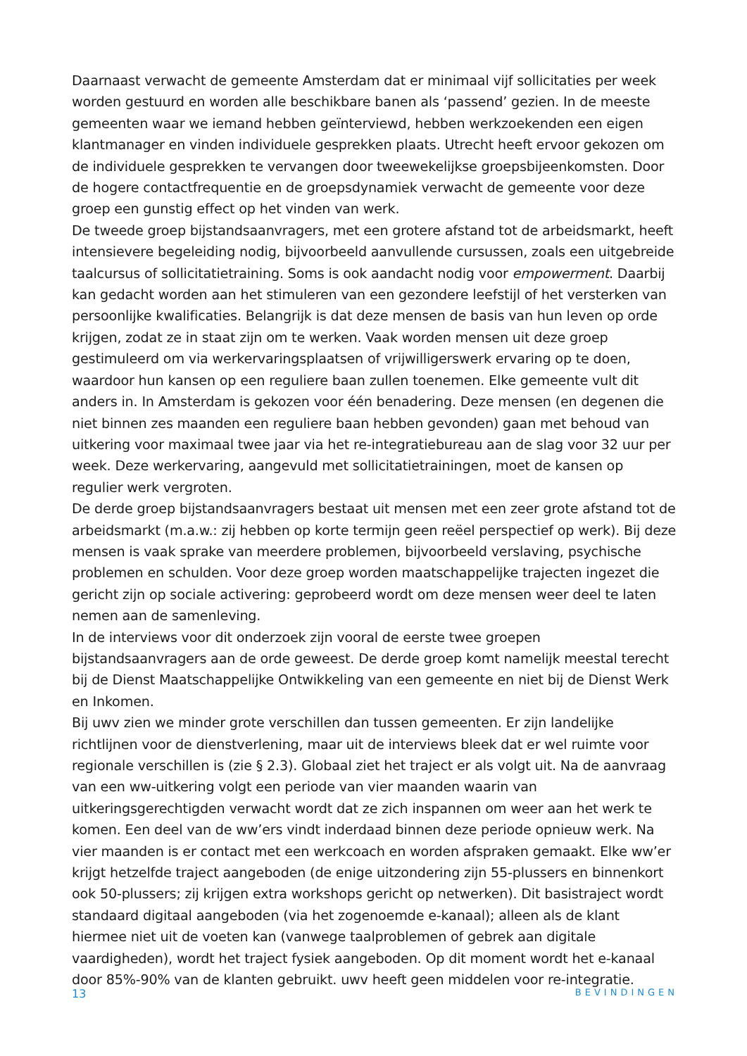Daarnaast verwacht de gemeente Amsterdam dat er minimaal vijf sollicitaties per week worden gestuurd en worden alle beschikbare banen als ‘passend’ gezien. In de meeste gemeenten waar we iemand hebben geïnterviewd, hebben werkzoekenden een eigen klantmanager en vinden individuele gesprekken plaats. Utrecht heeft ervoor gekozen om de individuele gesprekken te vervangen door tweewekelijkse groepsbijeenkomsten. Door de hogere contactfrequentie en de groepsdynamiek verwacht de gemeente voor deze groep een gunstig effect op het vinden van werk.
De tweede groep bijstandsaanvragers, met een grotere afstand tot de arbeidsmarkt, heeft intensievere begeleiding nodig, bijvoorbeeld aanvullende cursussen, zoals een uitgebreide taalcursus of sollicitatietraining. Soms is ook aandacht nodig voor empowerment. Daarbij kan gedacht worden aan het stimuleren van een gezondere leefstijl of het versterken van persoonlijke kwalificaties. Belangrijk is dat deze mensen de basis van hun leven op orde krijgen, zodat ze in staat zijn om te werken. Vaak worden mensen uit deze groep gestimuleerd om via werkervaringsplaatsen of vrijwilligerswerk ervaring op te doen, waardoor hun kansen op een reguliere baan zullen toenemen. Elke gemeente vult dit anders in. In Amsterdam is gekozen voor één benadering. Deze mensen (en degenen die niet binnen zes maanden een reguliere baan hebben gevonden) gaan met behoud van uitkering voor maximaal twee jaar via het re-integratiebureau aan de slag voor 32 uur per week. Deze werkervaring, aangevuld met sollicitatietrainingen, moet de kansen op regulier werk vergroten.
De derde groep bijstandsaanvragers bestaat uit mensen met een zeer grote afstand tot de arbeidsmarkt (m.a.w.: zij hebben op korte termijn geen reëel perspectief op werk). Bij deze mensen is vaak sprake van meerdere problemen, bijvoorbeeld verslaving, psychische problemen en schulden. Voor deze groep worden maatschappelijke trajecten ingezet die gericht zijn op sociale activering: geprobeerd wordt om deze mensen weer deel te laten nemen aan de samenleving.
In de interviews voor dit onderzoek zijn vooral de eerste twee groepen bijstandsaanvragers aan de orde geweest. De derde groep komt namelijk meestal terecht bij de Dienst Maatschappelijke Ontwikkeling van een gemeente en niet bij de Dienst Werk en Inkomen.
Bij uwv zien we minder grote verschillen dan tussen gemeenten. Er zijn landelijke richtlijnen voor de dienstverlening, maar uit de interviews bleek dat er wel ruimte voor regionale verschillen is (zie § 2.3). Globaal ziet het traject er als volgt uit. Na de aanvraag van een ww-uitkering volgt een periode van vier maanden waarin van uitkeringsgerechtigden verwacht wordt dat ze zich inspannen om weer aan het werk te komen. Een deel van de ww’ers vindt inderdaad binnen deze periode opnieuw werk. Na vier maanden is er contact met een werkcoach en worden afspraken gemaakt. Elke ww’er krijgt hetzelfde traject aangeboden (de enige uitzondering zijn 55-plussers en binnenkort ook 50-plussers; zij krijgen extra workshops gericht op netwerken). Dit basistraject wordt standaard digitaal aangeboden (via het zogenoemde e-kanaal); alleen als de klant hiermee niet uit de voeten kan (vanwege taalproblemen of gebrek aan digitale vaardigheden), wordt het traject fysiek aangeboden. Op dit moment wordt het e-kanaal door 85%-90% van de klanten gebruikt. uwv heeft geen middelen voor re-integratie.
13 BEVINDINGEN